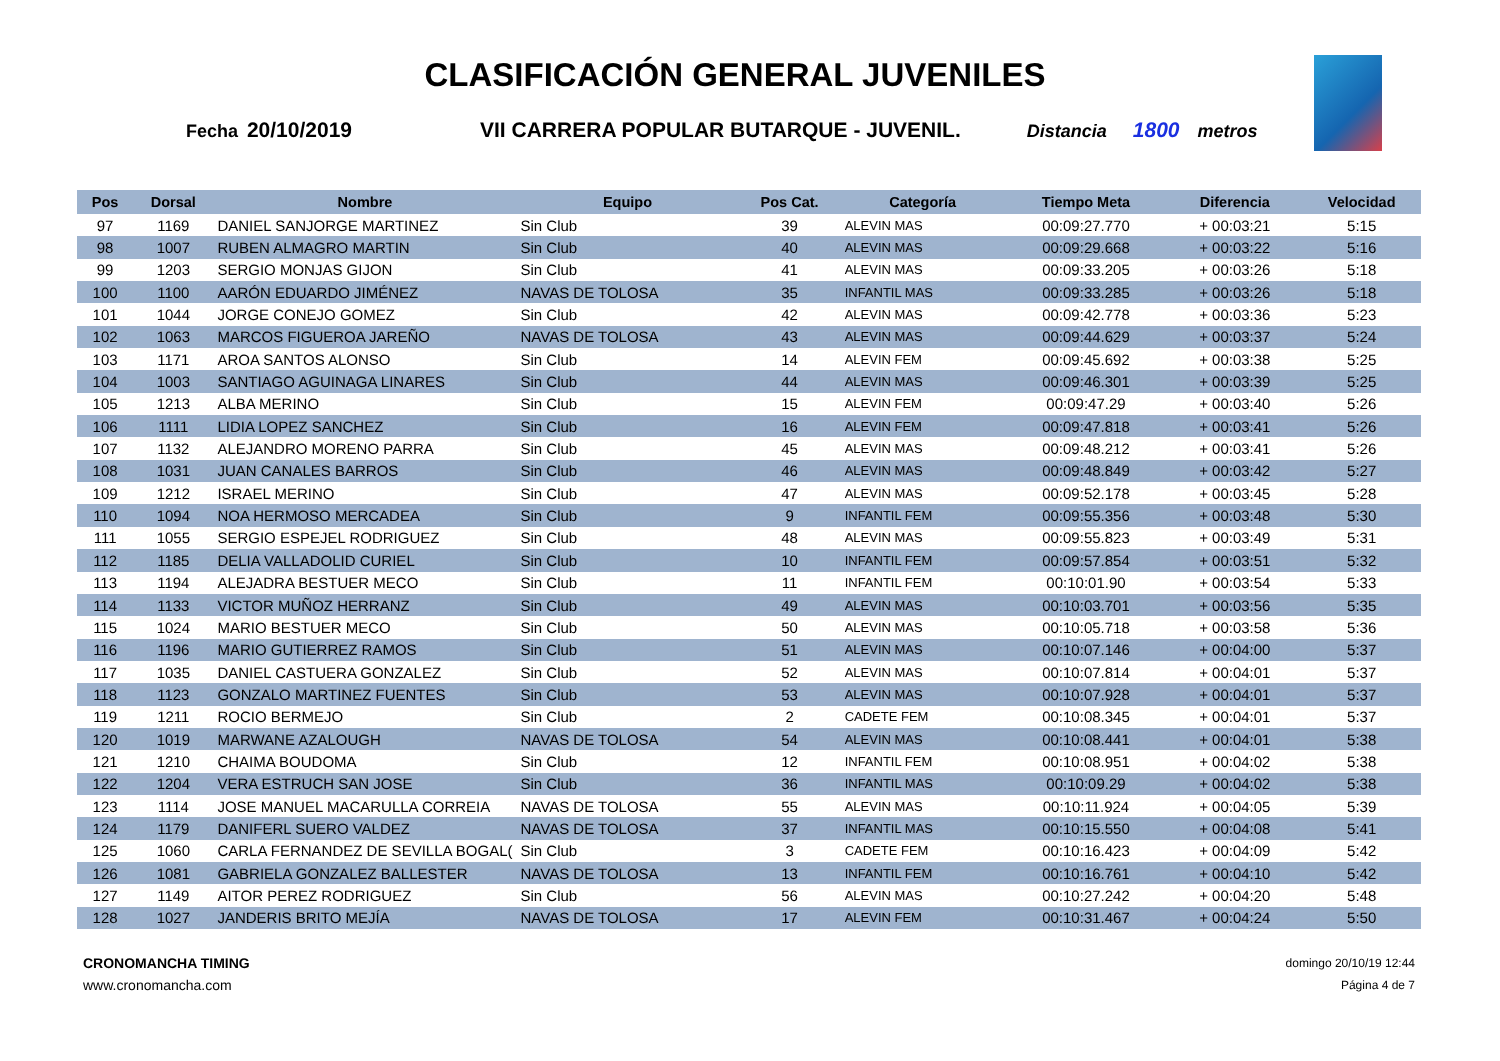CLASIFICACIÓN GENERAL JUVENILES
Fecha 20/10/2019 VII CARRERA POPULAR BUTARQUE - JUVENIL. Distancia 1800 metros
| Pos | Dorsal | Nombre | Equipo | Pos Cat. | Categoría | Tiempo Meta | Diferencia | Velocidad |
| --- | --- | --- | --- | --- | --- | --- | --- | --- |
| 97 | 1169 | DANIEL SANJORGE MARTINEZ | Sin Club | 39 | ALEVIN MAS | 00:09:27.770 | + 00:03:21 | 5:15 |
| 98 | 1007 | RUBEN ALMAGRO MARTIN | Sin Club | 40 | ALEVIN MAS | 00:09:29.668 | + 00:03:22 | 5:16 |
| 99 | 1203 | SERGIO MONJAS GIJON | Sin Club | 41 | ALEVIN MAS | 00:09:33.205 | + 00:03:26 | 5:18 |
| 100 | 1100 | AARÓN EDUARDO JIMÉNEZ | NAVAS DE TOLOSA | 35 | INFANTIL MAS | 00:09:33.285 | + 00:03:26 | 5:18 |
| 101 | 1044 | JORGE CONEJO GOMEZ | Sin Club | 42 | ALEVIN MAS | 00:09:42.778 | + 00:03:36 | 5:23 |
| 102 | 1063 | MARCOS FIGUEROA JAREÑO | NAVAS DE TOLOSA | 43 | ALEVIN MAS | 00:09:44.629 | + 00:03:37 | 5:24 |
| 103 | 1171 | AROA SANTOS ALONSO | Sin Club | 14 | ALEVIN FEM | 00:09:45.692 | + 00:03:38 | 5:25 |
| 104 | 1003 | SANTIAGO AGUINAGA LINARES | Sin Club | 44 | ALEVIN MAS | 00:09:46.301 | + 00:03:39 | 5:25 |
| 105 | 1213 | ALBA MERINO | Sin Club | 15 | ALEVIN FEM | 00:09:47.29 | + 00:03:40 | 5:26 |
| 106 | 1111 | LIDIA LOPEZ SANCHEZ | Sin Club | 16 | ALEVIN FEM | 00:09:47.818 | + 00:03:41 | 5:26 |
| 107 | 1132 | ALEJANDRO MORENO PARRA | Sin Club | 45 | ALEVIN MAS | 00:09:48.212 | + 00:03:41 | 5:26 |
| 108 | 1031 | JUAN CANALES BARROS | Sin Club | 46 | ALEVIN MAS | 00:09:48.849 | + 00:03:42 | 5:27 |
| 109 | 1212 | ISRAEL MERINO | Sin Club | 47 | ALEVIN MAS | 00:09:52.178 | + 00:03:45 | 5:28 |
| 110 | 1094 | NOA HERMOSO MERCADEA | Sin Club | 9 | INFANTIL FEM | 00:09:55.356 | + 00:03:48 | 5:30 |
| 111 | 1055 | SERGIO ESPEJEL RODRIGUEZ | Sin Club | 48 | ALEVIN MAS | 00:09:55.823 | + 00:03:49 | 5:31 |
| 112 | 1185 | DELIA VALLADOLID CURIEL | Sin Club | 10 | INFANTIL FEM | 00:09:57.854 | + 00:03:51 | 5:32 |
| 113 | 1194 | ALEJADRA BESTUER MECO | Sin Club | 11 | INFANTIL FEM | 00:10:01.90 | + 00:03:54 | 5:33 |
| 114 | 1133 | VICTOR MUÑOZ HERRANZ | Sin Club | 49 | ALEVIN MAS | 00:10:03.701 | + 00:03:56 | 5:35 |
| 115 | 1024 | MARIO BESTUER MECO | Sin Club | 50 | ALEVIN MAS | 00:10:05.718 | + 00:03:58 | 5:36 |
| 116 | 1196 | MARIO GUTIERREZ RAMOS | Sin Club | 51 | ALEVIN MAS | 00:10:07.146 | + 00:04:00 | 5:37 |
| 117 | 1035 | DANIEL CASTUERA GONZALEZ | Sin Club | 52 | ALEVIN MAS | 00:10:07.814 | + 00:04:01 | 5:37 |
| 118 | 1123 | GONZALO MARTINEZ FUENTES | Sin Club | 53 | ALEVIN MAS | 00:10:07.928 | + 00:04:01 | 5:37 |
| 119 | 1211 | ROCIO BERMEJO | Sin Club | 2 | CADETE FEM | 00:10:08.345 | + 00:04:01 | 5:37 |
| 120 | 1019 | MARWANE AZALOUGH | NAVAS DE TOLOSA | 54 | ALEVIN MAS | 00:10:08.441 | + 00:04:01 | 5:38 |
| 121 | 1210 | CHAIMA BOUDOMA | Sin Club | 12 | INFANTIL FEM | 00:10:08.951 | + 00:04:02 | 5:38 |
| 122 | 1204 | VERA ESTRUCH SAN JOSE | Sin Club | 36 | INFANTIL MAS | 00:10:09.29 | + 00:04:02 | 5:38 |
| 123 | 1114 | JOSE MANUEL MACARULLA CORREIA | NAVAS DE TOLOSA | 55 | ALEVIN MAS | 00:10:11.924 | + 00:04:05 | 5:39 |
| 124 | 1179 | DANIFERL SUERO VALDEZ | NAVAS DE TOLOSA | 37 | INFANTIL MAS | 00:10:15.550 | + 00:04:08 | 5:41 |
| 125 | 1060 | CARLA FERNANDEZ DE SEVILLA BOGAL( | Sin Club | 3 | CADETE FEM | 00:10:16.423 | + 00:04:09 | 5:42 |
| 126 | 1081 | GABRIELA GONZALEZ BALLESTER | NAVAS DE TOLOSA | 13 | INFANTIL FEM | 00:10:16.761 | + 00:04:10 | 5:42 |
| 127 | 1149 | AITOR PEREZ RODRIGUEZ | Sin Club | 56 | ALEVIN MAS | 00:10:27.242 | + 00:04:20 | 5:48 |
| 128 | 1027 | JANDERIS BRITO MEJÍA | NAVAS DE TOLOSA | 17 | ALEVIN FEM | 00:10:31.467 | + 00:04:24 | 5:50 |
CRONOMANCHA TIMING
www.cronomancha.com
domingo 20/10/19 12:44
Página 4 de 7